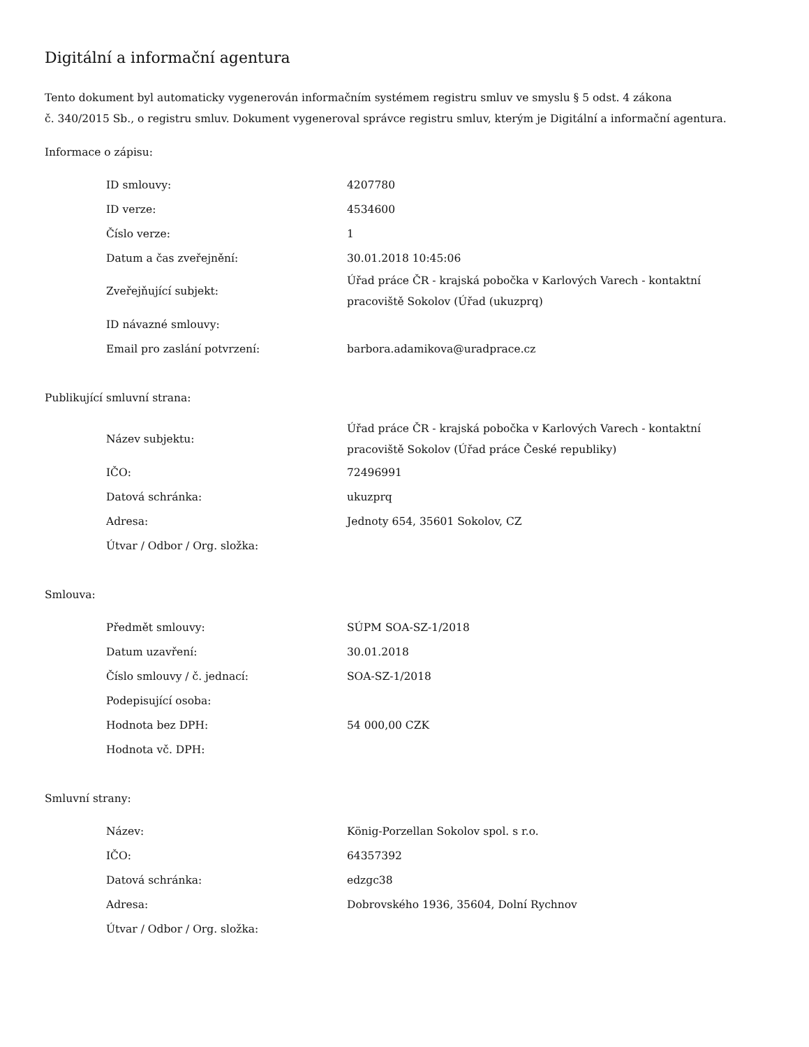Digitální a informační agentura
Tento dokument byl automaticky vygenerován informačním systémem registru smluv ve smyslu § 5 odst. 4 zákona
č. 340/2015 Sb., o registru smluv. Dokument vygeneroval správce registru smluv, kterým je Digitální a informační agentura.
Informace o zápisu:
| ID smlouvy: | 4207780 |
| ID verze: | 4534600 |
| Číslo verze: | 1 |
| Datum a čas zveřejnění: | 30.01.2018 10:45:06 |
| Zveřejňující subjekt: | Úřad práce ČR - krajská pobočka v Karlových Varech - kontaktní pracoviště Sokolov (Úřad (ukuzprq) |
| ID návazné smlouvy: | |
| Email pro zaslání potvrzení: | barbora.adamikova@uradprace.cz |
Publikující smluvní strana:
| Název subjektu: | Úřad práce ČR - krajská pobočka v Karlových Varech - kontaktní pracoviště Sokolov (Úřad práce České republiky) |
| IČO: | 72496991 |
| Datová schránka: | ukuzprq |
| Adresa: | Jednoty 654, 35601 Sokolov, CZ |
| Útvar / Odbor / Org. složka: | |
Smlouva:
| Předmět smlouvy: | SÚPM SOA-SZ-1/2018 |
| Datum uzavření: | 30.01.2018 |
| Číslo smlouvy / č. jednací: | SOA-SZ-1/2018 |
| Podepisující osoba: | |
| Hodnota bez DPH: | 54 000,00 CZK |
| Hodnota vč. DPH: | |
Smluvní strany:
| Název: | König-Porzellan Sokolov spol. s r.o. |
| IČO: | 64357392 |
| Datová schránka: | edzgc38 |
| Adresa: | Dobrovského 1936, 35604, Dolní Rychnov |
| Útvar / Odbor / Org. složka: | |